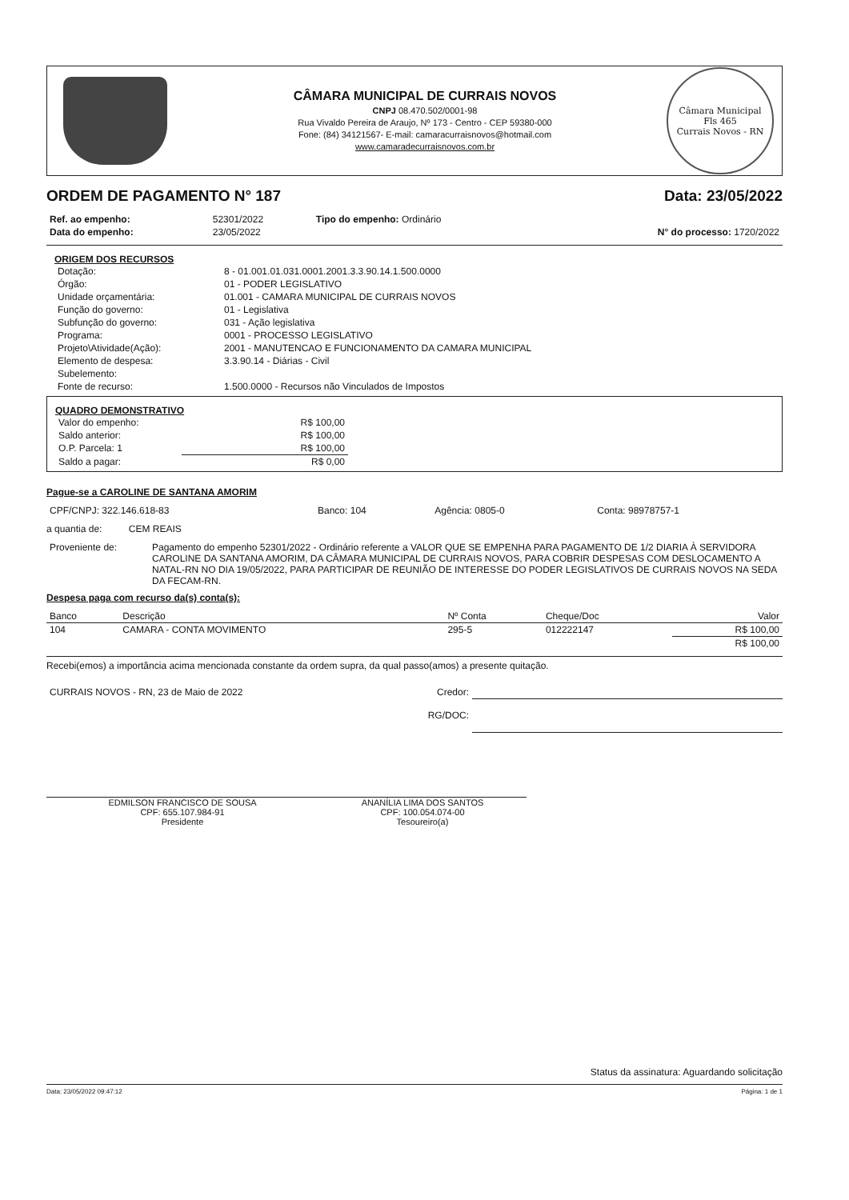CÂMARA MUNICIPAL DE CURRAIS NOVOS
CNPJ 08.470.502/0001-98
Rua Vivaldo Pereira de Araujo, Nº 173 - Centro - CEP 59380-000
Fone: (84) 34121567- E-mail: camaracurraisnovos@hotmail.com
www.camaradecurraisnovos.com.br
Câmara Municipal
Fls 465
Currais Novos - RN
ORDEM DE PAGAMENTO N° 187 Data: 23/05/2022
| Ref. ao empenho: | 52301/2022 | Tipo do empenho: Ordinário | |
| Data do empenho: | 23/05/2022 | | N° do processo: 1720/2022 |
ORIGEM DOS RECURSOS
| Dotação: | 8 - 01.001.01.031.0001.2001.3.3.90.14.1.500.0000 |
| Órgão: | 01 - PODER LEGISLATIVO |
| Unidade orçamentária: | 01.001 - CAMARA MUNICIPAL DE CURRAIS NOVOS |
| Função do governo: | 01 - Legislativa |
| Subfunção do governo: | 031 - Ação legislativa |
| Programa: | 0001 - PROCESSO LEGISLATIVO |
| Projeto\Atividade(Ação): | 2001 - MANUTENCAO E FUNCIONAMENTO DA CAMARA MUNICIPAL |
| Elemento de despesa: | 3.3.90.14 - Diárias - Civil |
| Subelemento: | |
| Fonte de recurso: | 1.500.0000 - Recursos não Vinculados de Impostos |
QUADRO DEMONSTRATIVO
| Valor do empenho: | R$ 100,00 |
| Saldo anterior: | R$ 100,00 |
| O.P. Parcela: 1 | R$ 100,00 |
| Saldo a pagar: | R$ 0,00 |
Pague-se a CAROLINE DE SANTANA AMORIM
| CPF/CNPJ: 322.146.618-83 | Banco: 104 | Agência: 0805-0 | Conta: 98978757-1 |
a quantia de: CEM REAIS
| Proveniente de: | Pagamento do empenho 52301/2022 - Ordinário referente a VALOR QUE SE EMPENHA PARA PAGAMENTO DE 1/2 DIARIA À SERVIDORA CAROLINE DA SANTANA AMORIM, DA CÂMARA MUNICIPAL DE CURRAIS NOVOS, PARA COBRIR DESPESAS COM DESLOCAMENTO A NATAL-RN NO DIA 19/05/2022, PARA PARTICIPAR DE REUNIÃO DE INTERESSE DO PODER LEGISLATIVOS DE CURRAIS NOVOS NA SEDA DA FECAM-RN. |
Despesa paga com recurso da(s) conta(s):
| Banco | Descrição | Nº Conta | Cheque/Doc | Valor |
| --- | --- | --- | --- | --- |
| 104 | CAMARA - CONTA MOVIMENTO | 295-5 | 012222147 | R$ 100,00 |
| | | | | R$ 100,00 |
Recebi(emos) a importância acima mencionada constante da ordem supra, da qual passo(amos) a presente quitação.
| CURRAIS NOVOS - RN, 23 de Maio de 2022 | Credor: | |
| | RG/DOC: | |
EDMILSON FRANCISCO DE SOUSA
CPF: 655.107.984-91
Presidente
ANANÍLIA LIMA DOS SANTOS
CPF: 100.054.074-00
Tesoureiro(a)
Status da assinatura: Aguardando solicitação
Data: 23/05/2022 09:47:12 Página: 1 de 1